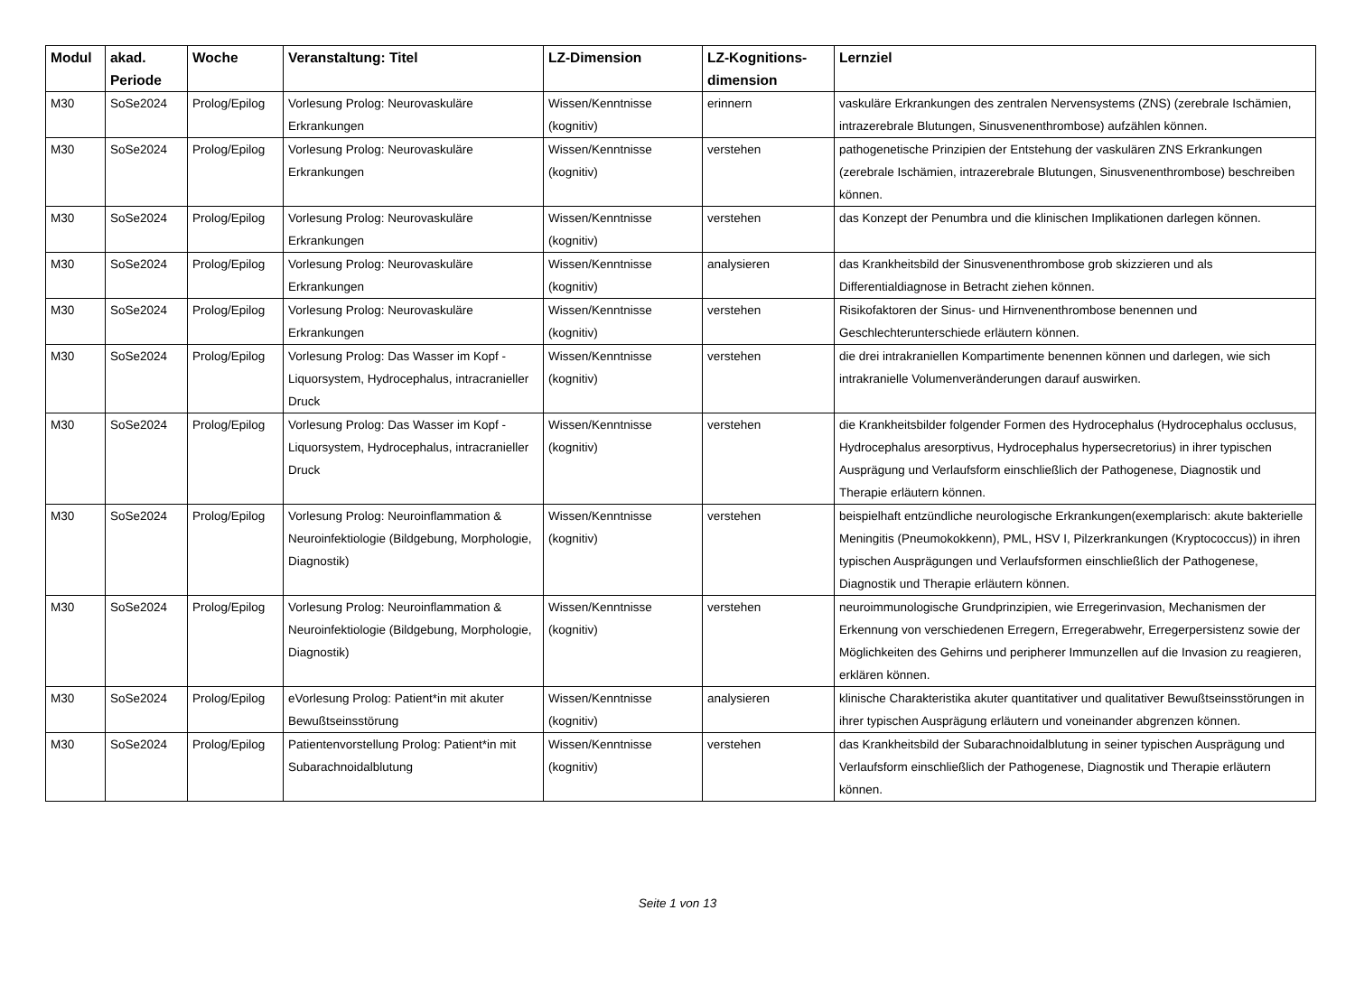| Modul | akad. Periode | Woche | Veranstaltung: Titel | LZ-Dimension | LZ-Kognitions-dimension | Lernziel |
| --- | --- | --- | --- | --- | --- | --- |
| M30 | SoSe2024 | Prolog/Epilog | Vorlesung Prolog: Neurovaskuläre Erkrankungen | Wissen/Kenntnisse (kognitiv) | erinnern | vaskuläre Erkrankungen des zentralen Nervensystems (ZNS) (zerebrale Ischämien, intrazerebrale Blutungen, Sinusvenenthrombose) aufzählen können. |
| M30 | SoSe2024 | Prolog/Epilog | Vorlesung Prolog: Neurovaskuläre Erkrankungen | Wissen/Kenntnisse (kognitiv) | verstehen | pathogenetische Prinzipien der Entstehung der vaskulären ZNS Erkrankungen (zerebrale Ischämien, intrazerebrale Blutungen, Sinusvenenthrombose) beschreiben können. |
| M30 | SoSe2024 | Prolog/Epilog | Vorlesung Prolog: Neurovaskuläre Erkrankungen | Wissen/Kenntnisse (kognitiv) | verstehen | das Konzept der Penumbra und die klinischen Implikationen darlegen können. |
| M30 | SoSe2024 | Prolog/Epilog | Vorlesung Prolog: Neurovaskuläre Erkrankungen | Wissen/Kenntnisse (kognitiv) | analysieren | das Krankheitsbild der Sinusvenenthrombose grob skizzieren und als Differentialdiagnose in Betracht ziehen können. |
| M30 | SoSe2024 | Prolog/Epilog | Vorlesung Prolog: Neurovaskuläre Erkrankungen | Wissen/Kenntnisse (kognitiv) | verstehen | Risikofaktoren der Sinus- und Hirnvenenthrombose benennen und Geschlechterunterschiede erläutern können. |
| M30 | SoSe2024 | Prolog/Epilog | Vorlesung Prolog: Das Wasser im Kopf - Liquorsystem, Hydrocephalus, intracranieller Druck | Wissen/Kenntnisse (kognitiv) | verstehen | die drei intrakraniellen Kompartimente benennen können und darlegen, wie sich intrakranielle Volumenveränderungen darauf auswirken. |
| M30 | SoSe2024 | Prolog/Epilog | Vorlesung Prolog: Das Wasser im Kopf - Liquorsystem, Hydrocephalus, intracranieller Druck | Wissen/Kenntnisse (kognitiv) | verstehen | die Krankheitsbilder folgender Formen des Hydrocephalus (Hydrocephalus occlusus, Hydrocephalus aresorptivus, Hydrocephalus hypersecretorius) in ihrer typischen Ausprägung und Verlaufsform einschließlich der Pathogenese, Diagnostik und Therapie erläutern können. |
| M30 | SoSe2024 | Prolog/Epilog | Vorlesung Prolog: Neuroinflammation & Neuroinfektiologie (Bildgebung, Morphologie, Diagnostik) | Wissen/Kenntnisse (kognitiv) | verstehen | beispielhaft entzündliche neurologische Erkrankungen(exemplarisch: akute bakterielle Meningitis (Pneumokokkenn), PML, HSV I, Pilzerkrankungen (Kryptococcus)) in ihren typischen Ausprägungen und Verlaufsformen einschließlich der Pathogenese, Diagnostik und Therapie erläutern können. |
| M30 | SoSe2024 | Prolog/Epilog | Vorlesung Prolog: Neuroinflammation & Neuroinfektiologie (Bildgebung, Morphologie, Diagnostik) | Wissen/Kenntnisse (kognitiv) | verstehen | neuroimmunologische Grundprinzipien, wie Erregerinvasion, Mechanismen der Erkennung von verschiedenen Erregern, Erregerabwehr, Erregerpersistenz sowie der Möglichkeiten des Gehirns und peripherer Immunzellen auf die Invasion zu reagieren, erklären können. |
| M30 | SoSe2024 | Prolog/Epilog | eVorlesung Prolog: Patient*in mit akuter Bewußtseinsstörung | Wissen/Kenntnisse (kognitiv) | analysieren | klinische Charakteristika akuter quantitativer und qualitativer Bewußtseinsstörungen in ihrer typischen Ausprägung erläutern und voneinander abgrenzen können. |
| M30 | SoSe2024 | Prolog/Epilog | Patientenvorstellung Prolog: Patient*in mit Subarachnoidalblutung | Wissen/Kenntnisse (kognitiv) | verstehen | das Krankheitsbild der Subarachnoidalblutung in seiner typischen Ausprägung und Verlaufsform einschließlich der Pathogenese, Diagnostik und Therapie erläutern können. |
Seite 1 von 13